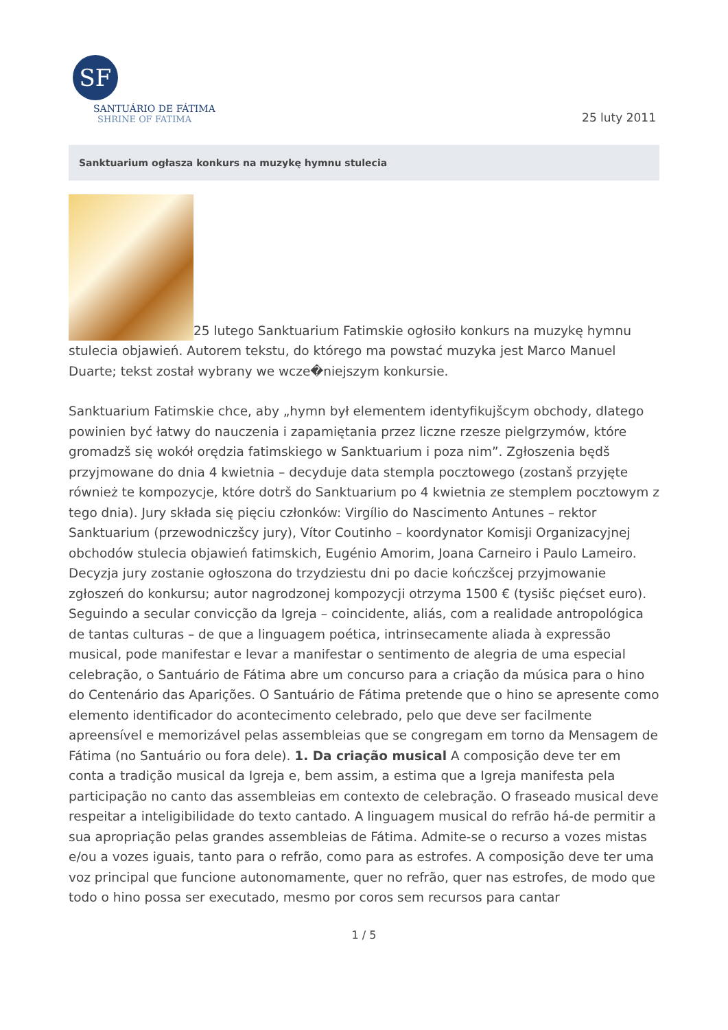SF
SANTUÁRIO DE FÁTIMA
SHRINE OF FATIMA
25 luty 2011
Sanktuarium ogłasza konkurs na muzykę hymnu stulecia
25 lutego Sanktuarium Fatimskie ogłosiło konkurs na muzykę hymnu stulecia objawień. Autorem tekstu, do którego ma powstać muzyka jest Marco Manuel Duarte; tekst został wybrany we wcze�niejszym konkursie.
Sanktuarium Fatimskie chce, aby „hymn był elementem identyfikujšcym obchody, dlatego powinien być łatwy do nauczenia i zapamiętania przez liczne rzesze pielgrzymów, które gromadzš się wokół orędzia fatimskiego w Sanktuarium i poza nim”. Zgłoszenia będš przyjmowane do dnia 4 kwietnia – decyduje data stempla pocztowego (zostanš przyjęte również te kompozycje, które dotrš do Sanktuarium po 4 kwietnia ze stemplem pocztowym z tego dnia). Jury składa się pięciu członków: Virgílio do Nascimento Antunes – rektor Sanktuarium (przewodniczšcy jury), Vítor Coutinho – koordynator Komisji Organizacyjnej obchodów stulecia objawień fatimskich, Eugénio Amorim, Joana Carneiro i Paulo Lameiro. Decyzja jury zostanie ogłoszona do trzydziestu dni po dacie kończšcej przyjmowanie zgłoszeń do konkursu; autor nagrodzonej kompozycji otrzyma 1500 € (tysišc pięćset euro). Seguindo a secular convicção da Igreja – coincidente, aliás, com a realidade antropológica de tantas culturas – de que a linguagem poética, intrinsecamente aliada à expressão musical, pode manifestar e levar a manifestar o sentimento de alegria de uma especial celebração, o Santuário de Fátima abre um concurso para a criação da música para o hino do Centenário das Aparições. O Santuário de Fátima pretende que o hino se apresente como elemento identificador do acontecimento celebrado, pelo que deve ser facilmente apreensível e memorizável pelas assembleias que se congregam em torno da Mensagem de Fátima (no Santuário ou fora dele). 1. Da criação musical A composição deve ter em conta a tradição musical da Igreja e, bem assim, a estima que a Igreja manifesta pela participação no canto das assembleias em contexto de celebração. O fraseado musical deve respeitar a inteligibilidade do texto cantado. A linguagem musical do refrão há-de permitir a sua apropriação pelas grandes assembleias de Fátima. Admite-se o recurso a vozes mistas e/ou a vozes iguais, tanto para o refrão, como para as estrofes. A composição deve ter uma voz principal que funcione autonomamente, quer no refrão, quer nas estrofes, de modo que todo o hino possa ser executado, mesmo por coros sem recursos para cantar
1 / 5